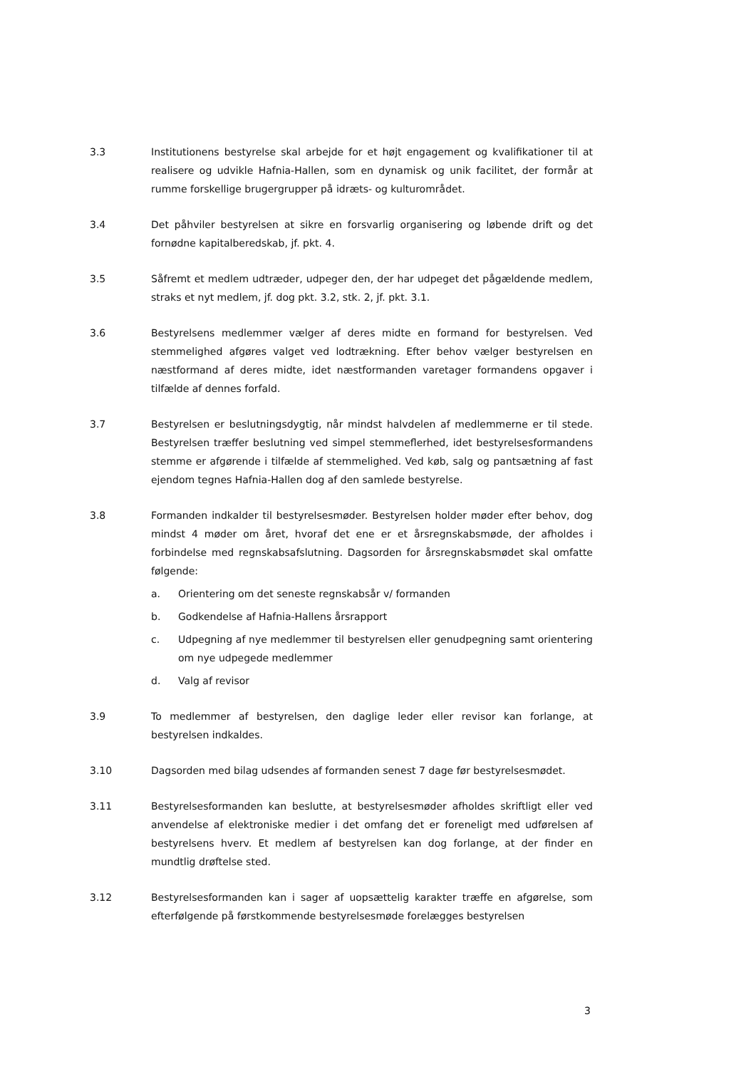3.3 Institutionens bestyrelse skal arbejde for et højt engagement og kvalifikationer til at realisere og udvikle Hafnia-Hallen, som en dynamisk og unik facilitet, der formår at rumme forskellige brugergrupper på idræts- og kulturområdet.
3.4 Det påhviler bestyrelsen at sikre en forsvarlig organisering og løbende drift og det fornødne kapitalberedskab, jf. pkt. 4.
3.5 Såfremt et medlem udtræder, udpeger den, der har udpeget det pågældende medlem, straks et nyt medlem, jf. dog pkt. 3.2, stk. 2, jf. pkt. 3.1.
3.6 Bestyrelsens medlemmer vælger af deres midte en formand for bestyrelsen. Ved stemmelighed afgøres valget ved lodtrækning. Efter behov vælger bestyrelsen en næstformand af deres midte, idet næstformanden varetager formandens opgaver i tilfælde af dennes forfald.
3.7 Bestyrelsen er beslutningsdygtig, når mindst halvdelen af medlemmerne er til stede. Bestyrelsen træffer beslutning ved simpel stemmeflerhed, idet bestyrelsesformandens stemme er afgørende i tilfælde af stemmelighed. Ved køb, salg og pantsætning af fast ejendom tegnes Hafnia-Hallen dog af den samlede bestyrelse.
3.8 Formanden indkalder til bestyrelsesmøder. Bestyrelsen holder møder efter behov, dog mindst 4 møder om året, hvoraf det ene er et årsregnskabsmøde, der afholdes i forbindelse med regnskabsafslutning. Dagsorden for årsregnskabsmødet skal omfatte følgende:
a. Orientering om det seneste regnskabsår v/ formanden
b. Godkendelse af Hafnia-Hallens årsrapport
c. Udpegning af nye medlemmer til bestyrelsen eller genudpegning samt orientering om nye udpegede medlemmer
d. Valg af revisor
3.9 To medlemmer af bestyrelsen, den daglige leder eller revisor kan forlange, at bestyrelsen indkaldes.
3.10 Dagsorden med bilag udsendes af formanden senest 7 dage før bestyrelsesmødet.
3.11 Bestyrelsesformanden kan beslutte, at bestyrelsesmøder afholdes skriftligt eller ved anvendelse af elektroniske medier i det omfang det er foreneligt med udførelsen af bestyrelsens hverv. Et medlem af bestyrelsen kan dog forlange, at der finder en mundtlig drøftelse sted.
3.12 Bestyrelsesformanden kan i sager af uopsættelig karakter træffe en afgørelse, som efterfølgende på førstkommende bestyrelsesmøde forelægges bestyrelsen
3